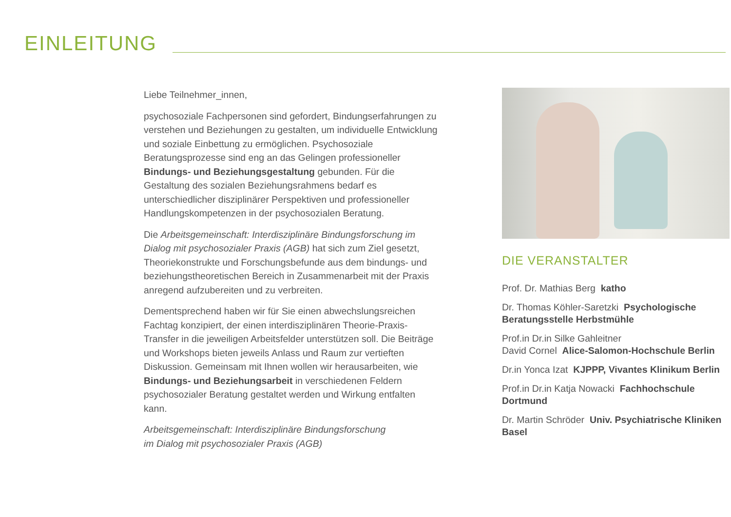EINLEITUNG
Liebe Teilnehmer_innen,
psychosoziale Fachpersonen sind gefordert, Bindungserfahrungen zu verstehen und Beziehungen zu gestalten, um individuelle Entwicklung und soziale Einbettung zu ermöglichen. Psychosoziale Beratungsprozesse sind eng an das Gelingen professioneller Bindungs- und Beziehungsgestaltung gebunden. Für die Gestaltung des sozialen Beziehungsrahmens bedarf es unterschiedlicher disziplinärer Perspektiven und professioneller Handlungskompetenzen in der psychosozialen Beratung.
Die Arbeitsgemeinschaft: Interdisziplinäre Bindungsforschung im Dialog mit psychosozialer Praxis (AGB) hat sich zum Ziel gesetzt, Theoriekonstrukte und Forschungsbefunde aus dem bindungs- und beziehungstheoretischen Bereich in Zusammenarbeit mit der Praxis anregend aufzubereiten und zu verbreiten.
Dementsprechend haben wir für Sie einen abwechslungsreichen Fachtag konzipiert, der einen interdisziplinären Theorie-Praxis-Transfer in die jeweiligen Arbeitsfelder unterstützen soll. Die Beiträge und Workshops bieten jeweils Anlass und Raum zur vertieften Diskussion. Gemeinsam mit Ihnen wollen wir herausarbeiten, wie Bindungs- und Beziehungsarbeit in verschiedenen Feldern psychosozialer Beratung gestaltet werden und Wirkung entfalten kann.
Arbeitsgemeinschaft: Interdisziplinäre Bindungsforschung
im Dialog mit psychosozialer Praxis (AGB)
DIE VERANSTALTER
Prof. Dr. Mathias Berg katho
Dr. Thomas Köhler-Saretzki Psychologische Beratungsstelle Herbstmühle
Prof.in Dr.in Silke Gahleitner
David Cornel Alice-Salomon-Hochschule Berlin
Dr.in Yonca Izat KJPPP, Vivantes Klinikum Berlin
Prof.in Dr.in Katja Nowacki Fachhochschule Dortmund
Dr. Martin Schröder Univ. Psychiatrische Kliniken Basel